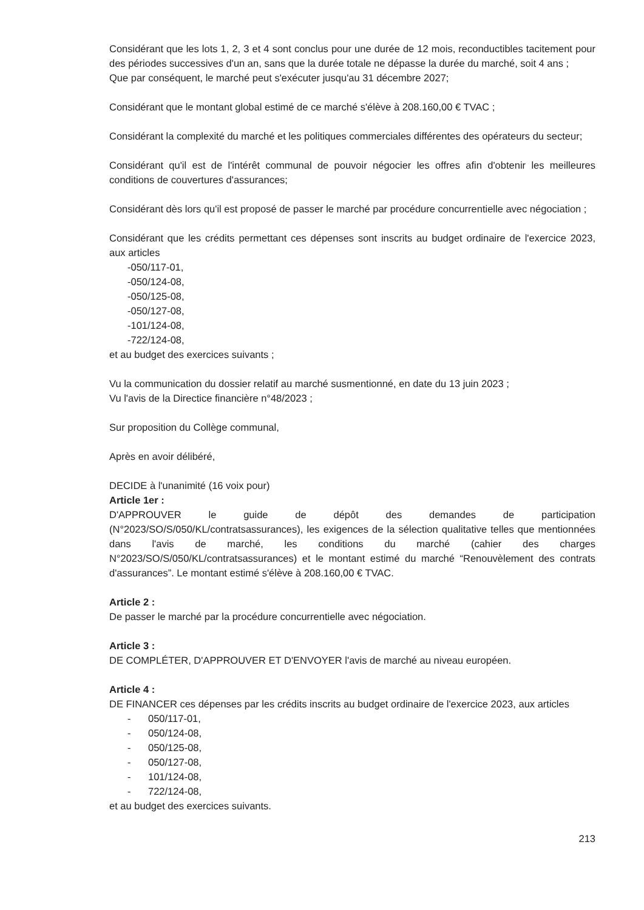Considérant que les lots 1, 2, 3 et 4 sont conclus pour une durée de 12 mois, reconductibles tacitement pour des périodes successives d'un an, sans que la durée totale ne dépasse la durée du marché, soit 4 ans ;
Que par conséquent, le marché peut s'exécuter jusqu'au 31 décembre 2027;
Considérant que le montant global estimé de ce marché s'élève à 208.160,00 € TVAC ;
Considérant la complexité du marché et les politiques commerciales différentes des opérateurs du secteur;
Considérant qu'il est de l'intérêt communal de pouvoir négocier les offres afin d'obtenir les meilleures conditions de couvertures d'assurances;
Considérant dès lors qu'il est proposé de passer le marché par procédure concurrentielle avec négociation ;
Considérant que les crédits permettant ces dépenses sont inscrits au budget ordinaire de l'exercice 2023, aux articles
-050/117-01,
-050/124-08,
-050/125-08,
-050/127-08,
-101/124-08,
-722/124-08,
et au budget des exercices suivants ;
Vu la communication du dossier relatif au marché susmentionné, en date du 13 juin 2023 ;
Vu l'avis de la Directice financière n°48/2023 ;
Sur proposition du Collège communal,
Après en avoir délibéré,
DECIDE à l'unanimité (16 voix pour)
Article 1er :
D'APPROUVER le guide de dépôt des demandes de participation (N°2023/SO/S/050/KL/contratsassurances), les exigences de la sélection qualitative telles que mentionnées dans l'avis de marché, les conditions du marché (cahier des charges N°2023/SO/S/050/KL/contratsassurances) et le montant estimé du marché “Renouvèlement des contrats d'assurances”. Le montant estimé s'élève à 208.160,00 € TVAC.
Article 2 :
De passer le marché par la procédure concurrentielle avec négociation.
Article 3 :
DE COMPLÉTER, D'APPROUVER ET D'ENVOYER l'avis de marché au niveau européen.
Article 4 :
DE FINANCER ces dépenses par les crédits inscrits au budget ordinaire de l'exercice 2023, aux articles
- 050/117-01,
- 050/124-08,
- 050/125-08,
- 050/127-08,
- 101/124-08,
- 722/124-08,
et au budget des exercices suivants.
213